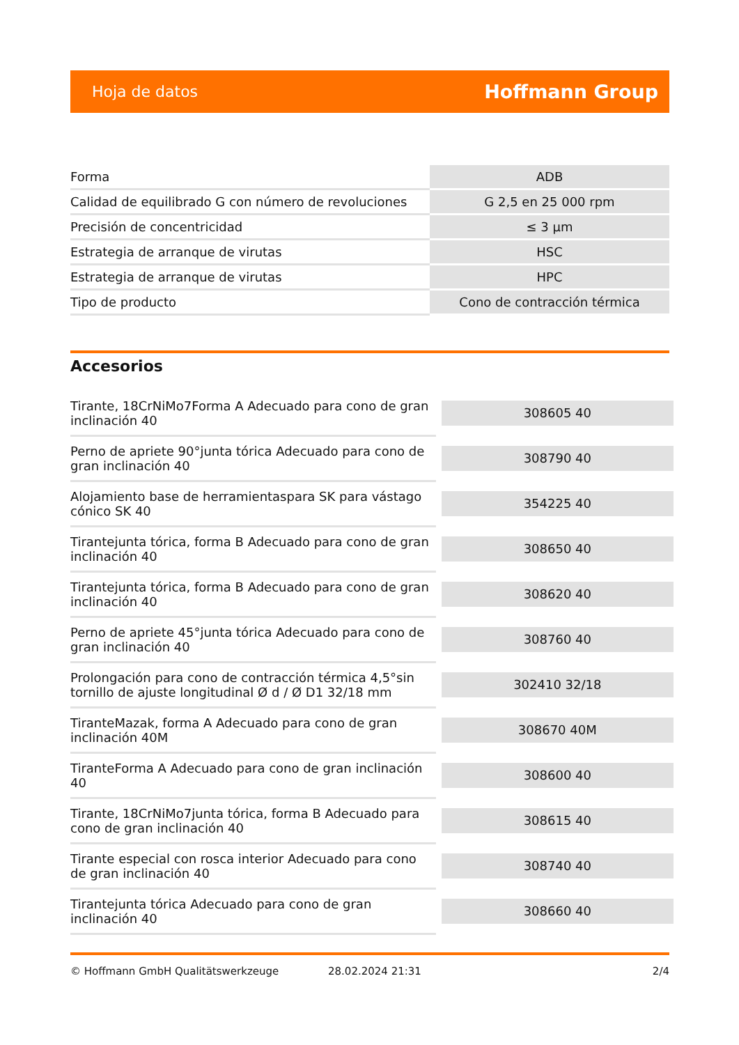Hoja de datos Hoffmann Group
| Forma | ADB |
| Calidad de equilibrado G con número de revoluciones | G 2,5 en 25 000 rpm |
| Precisión de concentricidad | ≤ 3 µm |
| Estrategia de arranque de virutas | HSC |
| Estrategia de arranque de virutas | HPC |
| Tipo de producto | Cono de contracción térmica |
Accesorios
| Tirante, 18CrNiMo7Forma A Adecuado para cono de gran inclinación 40 | 308605 40 |
| Perno de apriete 90°junta tórica Adecuado para cono de gran inclinación 40 | 308790 40 |
| Alojamiento base de herramientaspara SK para vástago cónico SK 40 | 354225 40 |
| Tirantejunta tórica, forma B Adecuado para cono de gran inclinación 40 | 308650 40 |
| Tirantejunta tórica, forma B Adecuado para cono de gran inclinación 40 | 308620 40 |
| Perno de apriete 45°junta tórica Adecuado para cono de gran inclinación 40 | 308760 40 |
| Prolongación para cono de contracción térmica 4,5°sin tornillo de ajuste longitudinal Ø d / Ø D1 32/18 mm | 302410 32/18 |
| TiranteMazak, forma A Adecuado para cono de gran inclinación 40M | 308670 40M |
| TiranteForma A Adecuado para cono de gran inclinación 40 | 308600 40 |
| Tirante, 18CrNiMo7junta tórica, forma B Adecuado para cono de gran inclinación 40 | 308615 40 |
| Tirante especial con rosca interior Adecuado para cono de gran inclinación 40 | 308740 40 |
| Tirantejunta tórica Adecuado para cono de gran inclinación 40 | 308660 40 |
© Hoffmann GmbH Qualitätswerkzeuge 28.02.2024 21:31 2/4